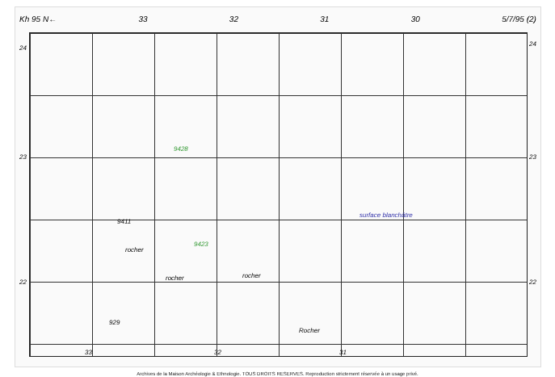Kh 95 N← 33 32 31 30 5/7/95 (2)
24
23
22
24
23
22
9428
9411
rocher
rocher rocher
929
surface blanchâtre
Rocher
9423
33 32 31
Archives de la Maison Archéologie & Ethnologie. TOUS DROITS RESERVES. Reproduction strictement réservée à un usage privé.